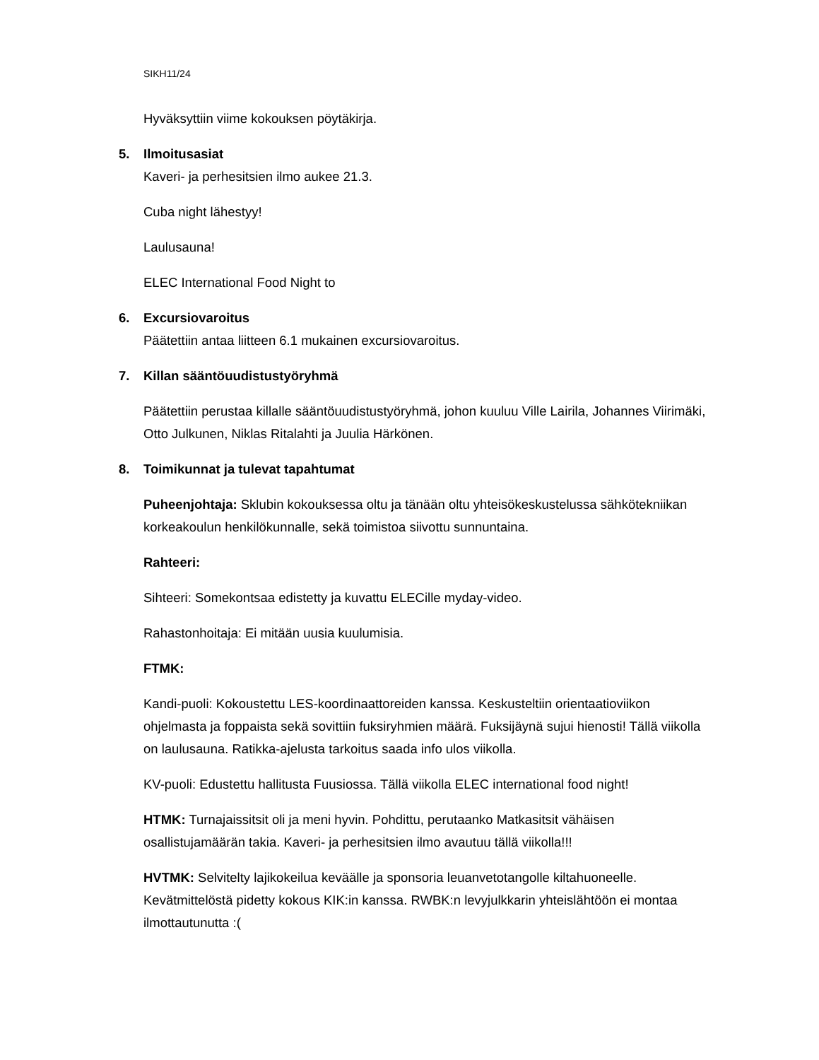SIKH11/24
Hyväksyttiin viime kokouksen pöytäkirja.
5. Ilmoitusasiat
Kaveri- ja perhesitsien ilmo aukee 21.3.
Cuba night lähestyy!
Laulusauna!
ELEC International Food Night to
6. Excursiovaroitus
Päätettiin antaa liitteen 6.1 mukainen excursiovaroitus.
7. Killan sääntöuudistustyöryhmä
Päätettiin perustaa killalle sääntöuudistustyöryhmä, johon kuuluu Ville Lairila, Johannes Viirimäki, Otto Julkunen, Niklas Ritalahti ja Juulia Härkönen.
8. Toimikunnat ja tulevat tapahtumat
Puheenjohtaja: Sklubin kokouksessa oltu ja tänään oltu yhteisökeskustelussa sähkötekniikan korkeakoulun henkilökunnalle, sekä toimistoa siivottu sunnuntaina.
Rahteeri:
Sihteeri: Somekontsaa edistetty ja kuvattu ELECille myday-video.
Rahastonhoitaja: Ei mitään uusia kuulumisia.
FTMK:
Kandi-puoli: Kokoustettu LES-koordinaattoreiden kanssa. Keskusteltiin orientaatioviikon ohjelmasta ja foppaista sekä sovittiin fuksiryhmien määrä. Fuksijäynä sujui hienosti! Tällä viikolla on laulusauna. Ratikka-ajelusta tarkoitus saada info ulos viikolla.
KV-puoli: Edustettu hallitusta Fuusiossa. Tällä viikolla ELEC international food night!
HTMK: Turnajaissitsit oli ja meni hyvin. Pohdittu, perutaanko Matkasitsit vähäisen osallistujamäärän takia. Kaveri- ja perhesitsien ilmo avautuu tällä viikolla!!!
HVTMK: Selvitelty lajikokeilua keväälle ja sponsoria leuanvetotangolle kiltahuoneelle. Kevätmittelöstä pidetty kokous KIK:in kanssa. RWBK:n levyjulkkarin yhteislähtöön ei montaa ilmottautunutta :(